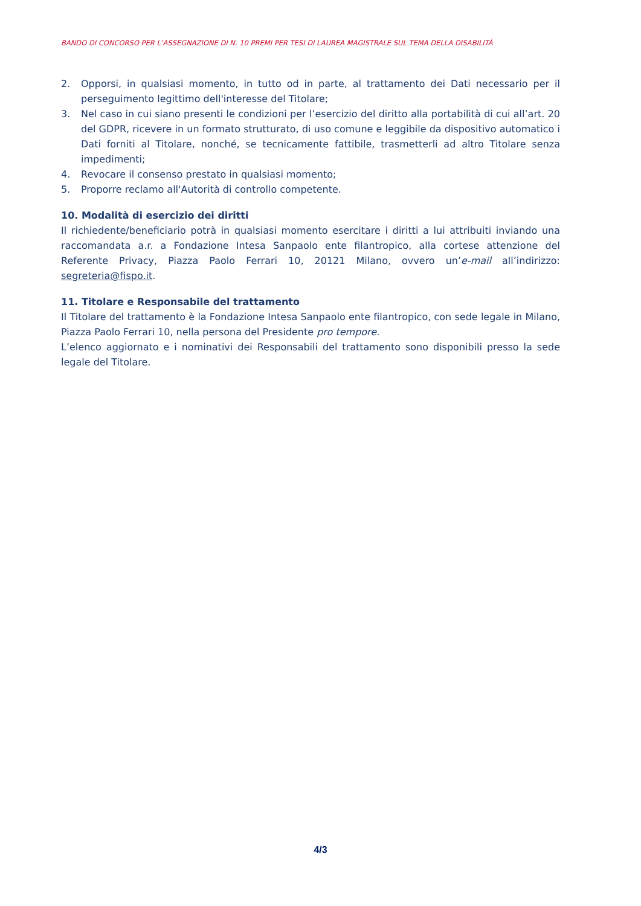BANDO DI CONCORSO PER L’ASSEGNAZIONE DI N. 10 PREMI PER TESI DI LAUREA MAGISTRALE SUL TEMA DELLA DISABILITÀ
2. Opporsi, in qualsiasi momento, in tutto od in parte, al trattamento dei Dati necessario per il perseguimento legittimo dell'interesse del Titolare;
3. Nel caso in cui siano presenti le condizioni per l’esercizio del diritto alla portabilità di cui all’art. 20 del GDPR, ricevere in un formato strutturato, di uso comune e leggibile da dispositivo automatico i Dati forniti al Titolare, nonché, se tecnicamente fattibile, trasmetterli ad altro Titolare senza impedimenti;
4. Revocare il consenso prestato in qualsiasi momento;
5. Proporre reclamo all'Autorità di controllo competente.
10. Modalità di esercizio dei diritti
Il richiedente/beneficiario potrà in qualsiasi momento esercitare i diritti a lui attribuiti inviando una raccomandata a.r. a Fondazione Intesa Sanpaolo ente filantropico, alla cortese attenzione del Referente Privacy, Piazza Paolo Ferrari 10, 20121 Milano, ovvero un’e-mail all’indirizzo: segreteria@fispo.it.
11. Titolare e Responsabile del trattamento
Il Titolare del trattamento è la Fondazione Intesa Sanpaolo ente filantropico, con sede legale in Milano, Piazza Paolo Ferrari 10, nella persona del Presidente pro tempore.
L’elenco aggiornato e i nominativi dei Responsabili del trattamento sono disponibili presso la sede legale del Titolare.
4/3